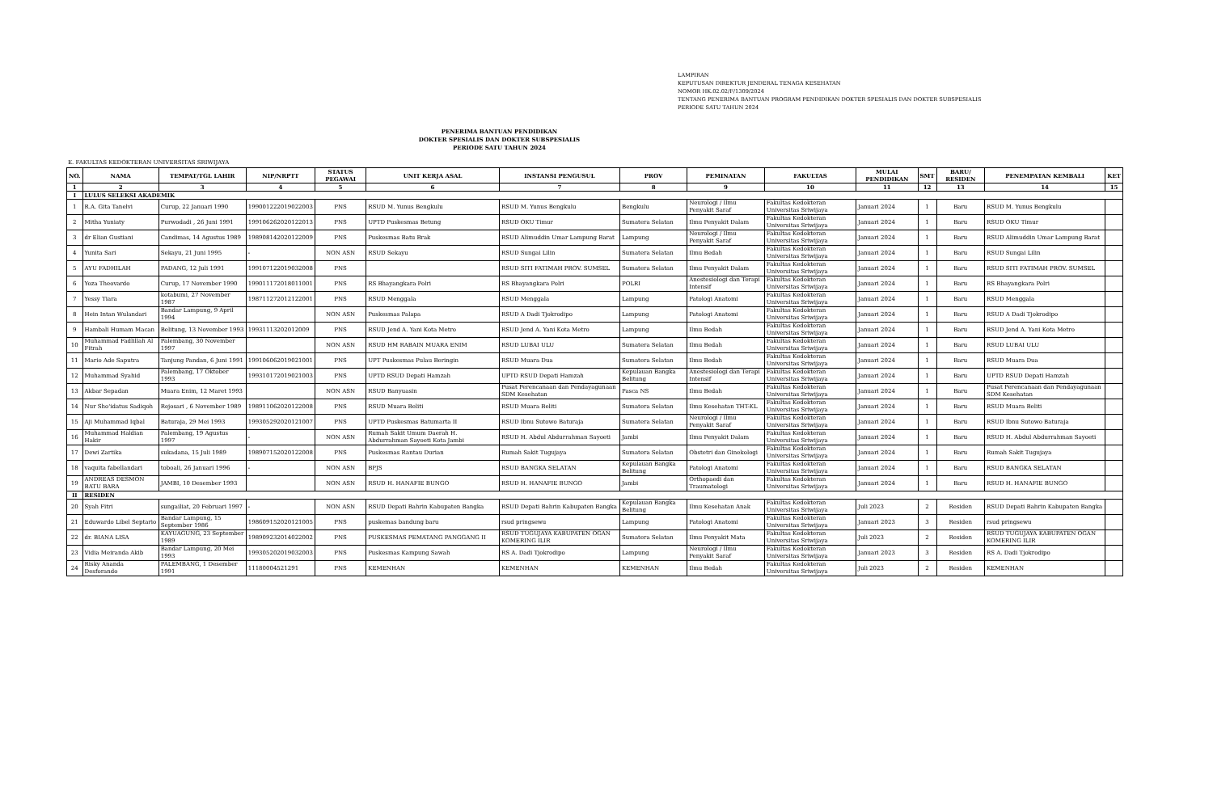LAMPIRAN
KEPUTUSAN DIREKTUR JENDERAL TENAGA KESEHATAN
NOMOR HK.02.02/F/1309/2024
TENTANG PENERIMA BANTUAN PROGRAM PENDIDIKAN DOKTER SPESIALIS DAN DOKTER SUBSPESIALIS
PERIODE SATU TAHUN 2024
PENERIMA BANTUAN PENDIDIKAN
DOKTER SPESIALIS DAN DOKTER SUBSPESIALIS
PERIODE SATU TAHUN 2024
E. FAKULTAS KEDOKTERAN UNIVERSITAS SRIWIJAYA
| NO. | NAMA | TEMPAT/TGL LAHIR | NIP/NRPTT | STATUS PEGAWAI | UNIT KERJA ASAL | INSTANSI PENGUSUL | PROV | PEMINATAN | FAKULTAS | MULAI PENDIDIKAN | SMT | BARU/ RESIDEN | PENEMPATAN KEMBALI | KET |
| --- | --- | --- | --- | --- | --- | --- | --- | --- | --- | --- | --- | --- | --- | --- |
| 1 | 2 | 3 | 4 | 5 | 6 | 7 | 8 | 9 | 10 | 11 | 12 | 13 | 14 | 15 |
| I | LULUS SELEKSI AKADEMIK | | | | | | | | | | | | | |
| 1 | R.A. Gita Tanelvi | Curup, 22 Januari 1990 | 199001222019022003 | PNS | RSUD M. Yunus Bengkulu | RSUD M. Yunus Bengkulu | Bengkulu | Neurologi / Ilmu Penyakit Saraf | Fakultas Kedokteran Universitas Sriwijaya | Januari 2024 | 1 | Baru | RSUD M. Yunus Bengkulu | |
| 2 | Mitha Yuniaty | Purwodadi , 26 Juni 1991 | 199106262020122013 | PNS | UPTD Puskesmas Betung | RSUD OKU Timur | Sumatera Selatan | Ilmu Penyakit Dalam | Fakultas Kedokteran Universitas Sriwijaya | Januari 2024 | 1 | Baru | RSUD OKU Timur | |
| 3 | dr Elian Gustiani | Candimas, 14 Agustus 1989 | 198908142020122009 | PNS | Puskesmas Batu Brak | RSUD Alimuddin Umar Lampung Barat | Lampung | Neurologi / Ilmu Penyakit Saraf | Fakultas Kedokteran Universitas Sriwijaya | Januari 2024 | 1 | Baru | RSUD Alimuddin Umar Lampung Barat | |
| 4 | Yunita Sari | Sekayu, 21 Juni 1995 | - | NON ASN | RSUD Sekayu | RSUD Sungai Lilin | Sumatera Selatan | Ilmu Bedah | Fakultas Kedokteran Universitas Sriwijaya | Januari 2024 | 1 | Baru | RSUD Sungai Lilin | |
| 5 | AYU FADHILAH | PADANG, 12 Juli 1991 | 199107122019032008 | PNS | | RSUD SITI FATIMAH PROV. SUMSEL | Sumatera Selatan | Ilmu Penyakit Dalam | Fakultas Kedokteran Universitas Sriwijaya | Januari 2024 | 1 | Baru | RSUD SITI FATIMAH PROV. SUMSEL | |
| 6 | Yoza Theovardo | Curup, 17 November 1990 | 199011172018011001 | PNS | RS Bhayangkara Polri | RS Bhayangkara Polri | POLRI | Anestesiologi dan Terapi Intensif | Fakultas Kedokteran Universitas Sriwijaya | Januari 2024 | 1 | Baru | RS Bhayangkara Polri | |
| 7 | Yessy Tiara | kotabumi, 27 November 1987 | 198711272012122001 | PNS | RSUD Menggala | RSUD Menggala | Lampung | Patologi Anatomi | Fakultas Kedokteran Universitas Sriwijaya | Januari 2024 | 1 | Baru | RSUD Menggala | |
| 8 | Hein Intan Wulandari | Bandar Lampung, 9 April 1994 | | NON ASN | Puskesmas Palapa | RSUD A Dadi Tjokrodipo | Lampung | Patologi Anatomi | Fakultas Kedokteran Universitas Sriwijaya | Januari 2024 | 1 | Baru | RSUD A Dadi Tjokrodipo | |
| 9 | Hambali Humam Macan | Belitung, 13 November 1993 | 19931113202012009 | PNS | RSUD Jend A. Yani Kota Metro | RSUD Jend A. Yani Kota Metro | Lampung | Ilmu Bedah | Fakultas Kedokteran Universitas Sriwijaya | Januari 2024 | 1 | Baru | RSUD Jend A. Yani Kota Metro | |
| 10 | Muhammad Fadlillah Al Fitrah | Palembang, 30 November 1997 | | NON ASN | RSUD HM RABAIN MUARA ENIM | RSUD LUBAI ULU | Sumatera Selatan | Ilmu Bedah | Fakultas Kedokteran Universitas Sriwijaya | Januari 2024 | 1 | Baru | RSUD LUBAI ULU | |
| 11 | Mario Ade Saputra | Tanjung Pandan, 6 Juni 1991 | 199106062019021001 | PNS | UPT Puskesmas Pulau Beringin | RSUD Muara Dua | Sumatera Selatan | Ilmu Bedah | Fakultas Kedokteran Universitas Sriwijaya | Januari 2024 | 1 | Baru | RSUD Muara Dua | |
| 12 | Muhammad Syahid | Palembang, 17 Oktober 1993 | 199310172019021003 | PNS | UPTD RSUD Depati Hamzah | UPTD RSUD Depati Hamzah | Kepulauan Bangka Belitung | Anestesiologi dan Terapi Intensif | Fakultas Kedokteran Universitas Sriwijaya | Januari 2024 | 1 | Baru | UPTD RSUD Depati Hamzah | |
| 13 | Akbar Sepadan | Muara Enim, 12 Maret 1993 | | NON ASN | RSUD Banyuasin | Pusat Perencanaan dan Pendayagunaan SDM Kesehatan | Pasca NS | Ilmu Bedah | Fakultas Kedokteran Universitas Sriwijaya | Januari 2024 | 1 | Baru | Pusat Perencanaan dan Pendayagunaan SDM Kesehatan | |
| 14 | Nur Sho'idatus Sadiqoh | Rejosari , 6 November 1989 | 198911062020122008 | PNS | RSUD Muara Beliti | RSUD Muara Beliti | Sumatera Selatan | Ilmu Kesehatan THT-KL | Fakultas Kedokteran Universitas Sriwijaya | Januari 2024 | 1 | Baru | RSUD Muara Beliti | |
| 15 | Aji Muhammad Iqbal | Baturaja, 29 Mei 1993 | 199305292020121007 | PNS | UPTD Puskesmas Batumarta II | RSUD Ibnu Sutowo Baturaja | Sumatera Selatan | Neurologi / Ilmu Penyakit Saraf | Fakultas Kedokteran Universitas Sriwijaya | Januari 2024 | 1 | Baru | RSUD Ibnu Sutowo Baturaja | |
| 16 | Muhammad Haldian Hakir | Palembang, 19 Agustus 1997 | - | NON ASN | Rumah Sakit Umum Daerah H. Abdurrahman Sayoeti Kota Jambi | RSUD H. Abdul Abdurrahman Sayoeti | Jambi | Ilmu Penyakit Dalam | Fakultas Kedokteran Universitas Sriwijaya | Januari 2024 | 1 | Baru | RSUD H. Abdul Abdurrahman Sayoeti | |
| 17 | Dewi Zartika | sukadana, 15 Juli 1989 | 198907152020122008 | PNS | Puskesmas Rantau Durian | Rumah Sakit Tugujaya | Sumatera Selatan | Obstetri dan Ginekologi | Fakultas Kedokteran Universitas Sriwijaya | Januari 2024 | 1 | Baru | Rumah Sakit Tugujaya | |
| 18 | vaquita fabellandari | toboali, 26 Januari 1996 | - | NON ASN | BPJS | RSUD BANGKA SELATAN | Kepulauan Bangka Belitung | Patologi Anatomi | Fakultas Kedokteran Universitas Sriwijaya | Januari 2024 | 1 | Baru | RSUD BANGKA SELATAN | |
| 19 | ANDREAS DESMON BATU BARA | JAMBI, 10 Desember 1993 | | NON ASN | RSUD H. HANAFIE BUNGO | RSUD H. HANAFIE BUNGO | Jambi | Orthopaedi dan Traumatologi | Fakultas Kedokteran Universitas Sriwijaya | Januari 2024 | 1 | Baru | RSUD H. HANAFIE BUNGO | |
| II | RESIDEN | | | | | | | | | | | | | |
| 20 | Syah Fitri | sungailiat, 20 Februari 1997 | - | NON ASN | RSUD Depati Bahrin Kabupaten Bangka | RSUD Depati Bahrin Kabupaten Bangka | Kepulauan Bangka Belitung | Ilmu Kesehatan Anak | Fakultas Kedokteran Universitas Sriwijaya | Juli 2023 | 2 | Residen | RSUD Depati Bahrin Kabupaten Bangka | |
| 21 | Eduwardo Libel Septario | Bandar Lampung, 15 September 1986 | 198609152020121005 | PNS | puskemas bandung baru | rsud pringsewu | Lampung | Patologi Anatomi | Fakultas Kedokteran Universitas Sriwijaya | Januari 2023 | 3 | Residen | rsud pringsewu | |
| 22 | dr. BIANA LISA | KAYUAGUNG, 23 September 1989 | 198909232014022002 | PNS | PUSKESMAS PEMATANG PANGGANG II | RSUD TUGUJAYA KABUPATEN OGAN KOMERING ILIR | Sumatera Selatan | Ilmu Penyakit Mata | Fakultas Kedokteran Universitas Sriwijaya | Juli 2023 | 2 | Residen | RSUD TUGUJAYA KABUPATEN OGAN KOMERING ILIR | |
| 23 | Vidia Meiranda Akib | Bandar Lampung, 20 Mei 1993 | 199305202019032003 | PNS | Puskesmas Kampung Sawah | RS A. Dadi Tjokrodipo | Lampung | Neurologi / Ilmu Penyakit Saraf | Fakultas Kedokteran Universitas Sriwijaya | Januari 2023 | 3 | Residen | RS A. Dadi Tjokrodipo | |
| 24 | Risky Ananda Desforando | PALEMBANG, 1 Desember 1991 | 11180004521291 | PNS | KEMENHAN | KEMENHAN | KEMENHAN | Ilmu Bedah | Fakultas Kedokteran Universitas Sriwijaya | Juli 2023 | 2 | Residen | KEMENHAN | |